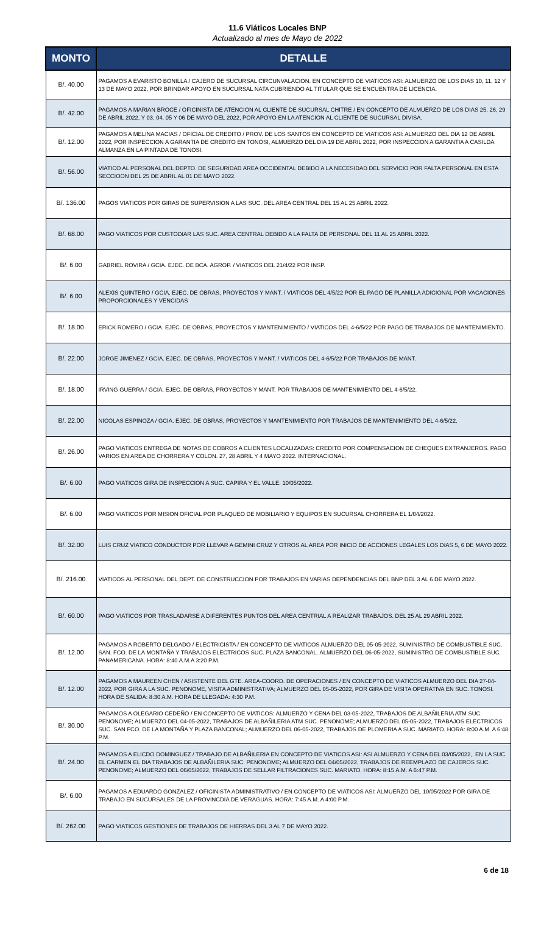11.6 Viáticos Locales BNP
Actualizado al mes de Mayo de 2022
| MONTO | DETALLE |
| --- | --- |
| B/. 40.00 | PAGAMOS A EVARISTO BONILLA / CAJERO DE SUCURSAL CIRCUNVALACION. EN CONCEPTO DE VIATICOS ASI: ALMUERZO DE LOS DIAS 10, 11, 12 Y 13 DE MAYO 2022, POR BRINDAR APOYO EN SUCURSAL NATA CUBRIENDO AL TITULAR QUE SE ENCUENTRA DE LICENCIA. |
| B/. 42.00 | PAGAMOS A MARIAN BROCE / OFICINISTA DE ATENCION AL CLIENTE DE SUCURSAL CHITRE / EN CONCEPTO DE ALMUERZO DE LOS DIAS 25, 26, 29 DE ABRIL 2022, Y 03, 04, 05 Y 06 DE MAYO DEL 2022, POR APOYO EN LA ATENCION AL CLIENTE DE SUCURSAL DIVISA. |
| B/. 12.00 | PAGAMOS A MELINA MACIAS / OFICIAL DE CREDITO / PROV. DE LOS SANTOS EN CONCEPTO DE VIATICOS ASI: ALMUERZO DEL DIA 12 DE ABRIL 2022, POR INSPECCION A GARANTIA DE CREDITO EN TONOSI, ALMUERZO DEL DIA 19 DE ABRIL 2022, POR INSPECCION A GARANTIA A CASILDA ALMANZA EN LA PINTADA DE TONOSI. |
| B/. 56.00 | VIATICO AL PERSONAL DEL DEPTO. DE SEGURIDAD AREA OCCIDENTAL DEBIDO A LA NECESIDAD DEL SERVICIO POR FALTA PERSONAL EN ESTA SECCIOON DEL 25 DE ABRIL AL 01 DE MAYO 2022. |
| B/. 136.00 | PAGOS VIATICOS POR GIRAS DE SUPERVISION A LAS SUC. DEL AREA CENTRAL DEL 15 AL 25 ABRIL 2022. |
| B/. 68.00 | PAGO VIATICOS POR CUSTODIAR LAS SUC. AREA CENTRAL DEBIDO A LA FALTA DE PERSONAL DEL 11 AL 25 ABRIL 2022. |
| B/. 6.00 | GABRIEL ROVIRA / GCIA. EJEC. DE BCA. AGROP. / VIATICOS DEL 21/4/22 POR INSP. |
| B/. 6.00 | ALEXIS QUINTERO / GCIA. EJEC. DE OBRAS, PROYECTOS Y MANT. / VIATICOS DEL 4/5/22 POR EL PAGO DE PLANILLA ADICIONAL POR VACACIONES PROPORCIONALES Y VENCIDAS |
| B/. 18.00 | ERICK ROMERO / GCIA. EJEC. DE OBRAS, PROYECTOS Y MANTENIMIENTO / VIATICOS DEL 4-6/5/22 POR PAGO DE TRABAJOS DE MANTENIMIENTO. |
| B/. 22.00 | JORGE JIMENEZ / GCIA. EJEC. DE OBRAS, PROYECTOS Y MANT. / VIATICOS DEL 4-6/5/22 POR TRABAJOS DE MANT. |
| B/. 18.00 | IRVING GUERRA / GCIA. EJEC. DE OBRAS, PROYECTOS Y MANT. POR TRABAJOS DE MANTENIMIENTO DEL 4-6/5/22. |
| B/. 22.00 | NICOLAS ESPINOZA / GCIA. EJEC. DE OBRAS, PROYECTOS Y MANTENIMIENTO POR TRABAJOS DE MANTENIMIENTO DEL 4-6/5/22. |
| B/. 26.00 | PAGO VIATICOS ENTREGA DE NOTAS DE COBROS A CLIENTES LOCALIZADAS: CREDITO POR COMPENSACION DE CHEQUES EXTRANJEROS. PAGO VARIOS EN AREA DE CHORRERA Y COLON. 27, 28 ABRIL Y 4 MAYO 2022. INTERNACIONAL. |
| B/. 6.00 | PAGO VIATICOS GIRA DE INSPECCION A SUC. CAPIRA Y EL VALLE. 10/05/2022. |
| B/. 6.00 | PAGO VIATICOS POR MISION OFICIAL POR PLAQUEO DE MOBILIARIO Y EQUIPOS EN SUCURSAL CHORRERA EL 1/04/2022. |
| B/. 32.00 | LUIS CRUZ VIATICO CONDUCTOR POR LLEVAR A GEMINI CRUZ Y OTROS AL AREA POR INICIO DE ACCIONES LEGALES LOS DIAS 5, 6 DE MAYO 2022. |
| B/. 216.00 | VIATICOS AL PERSONAL DEL DEPT. DE CONSTRUCCION POR TRABAJOS EN VARIAS DEPENDENCIAS DEL BNP DEL 3 AL 6 DE MAYO 2022. |
| B/. 60.00 | PAGO VIATICOS POR TRASLADARSE A DIFERENTES PUNTOS DEL AREA CENTRIAL A REALIZAR TRABAJOS. DEL 25 AL 29 ABRIL 2022. |
| B/. 12.00 | PAGAMOS A ROBERTO DELGADO / ELECTRICISTA / EN CONCEPTO DE VIATICOS ALMUERZO DEL 05-05-2022, SUMINISTRO DE COMBUSTIBLE SUC. SAN. FCO. DE LA MONTAÑA Y TRABAJOS ELECTRICOS SUC. PLAZA BANCONAL. ALMUERZO DEL 06-05-2022, SUMINISTRO DE COMBUSTIBLE SUC. PANAMERICANA. HORA: 8:40 A.M.A 3:20 P.M. |
| B/. 12.00 | PAGAMOS A MAUREEN CHEN / ASISTENTE DEL GTE. AREA-COORD. DE OPERACIONES / EN CONCEPTO DE VIATICOS ALMUERZO DEL DIA 27-04-2022, POR GIRA A LA SUC. PENONOME, VISITA ADMINISTRATIVA; ALMUERZO DEL 05-05-2022, POR GIRA DE VISITA OPERATIVA EN SUC. TONOSI. HORA DE SALIDA: 8:30 A.M. HORA DE LLEGADA: 4:30 P.M. |
| B/. 30.00 | PAGAMOS A OLEGARIO CEDEÑO / EN CONCEPTO DE VIATICOS: ALMUERZO Y CENA DEL 03-05-2022, TRABAJOS DE ALBAÑILERIA ATM SUC. PENONOME; ALMUERZO DEL 04-05-2022, TRABAJOS DE ALBAÑILERIA ATM SUC. PENONOME; ALMUERZO DEL 05-05-2022, TRABAJOS ELECTRICOS SUC. SAN FCO. DE LA MONTAÑA Y PLAZA BANCONAL; ALMUERZO DEL 06-05-2022, TRABAJOS DE PLOMERIA A SUC. MARIATO. HORA: 8:00 A.M. A 6:48 P.M. |
| B/. 24.00 | PAGAMOS A ELICDO DOMINGUEZ / TRABAJO DE ALBAÑILERIA EN CONCEPTO DE VIATICOS ASI: ASI ALMUERZO Y CENA DEL 03/05/2022,. EN LA SUC. EL CARMEN EL DIA TRABAJOS DE ALBAÑILERIA SUC. PENONOME; ALMUERZO DEL 04/05/2022, TRABAJOS DE REEMPLAZO DE CAJEROS SUC. PENONOME; ALMUERZO DEL 06/05/2022, TRABAJOS DE SELLAR FILTRACIONES SUC. MARIATO. HORA: 8:15 A.M. A 6:47 P.M. |
| B/. 6.00 | PAGAMOS A EDUARDO GONZALEZ / OFICINISTA ADMINISTRATIVO / EN CONCEPTO DE VIATICOS ASI: ALMUERZO DEL 10/05/2022 POR GIRA DE TRABAJO EN SUCURSALES DE LA PROVINCDIA DE VERAGUAS. HORA: 7:45 A.M. A 4:00 P.M. |
| B/. 262.00 | PAGO VIATICOS GESTIONES DE TRABAJOS DE HIERRAS DEL 3 AL 7 DE MAYO 2022. |
6 de 18